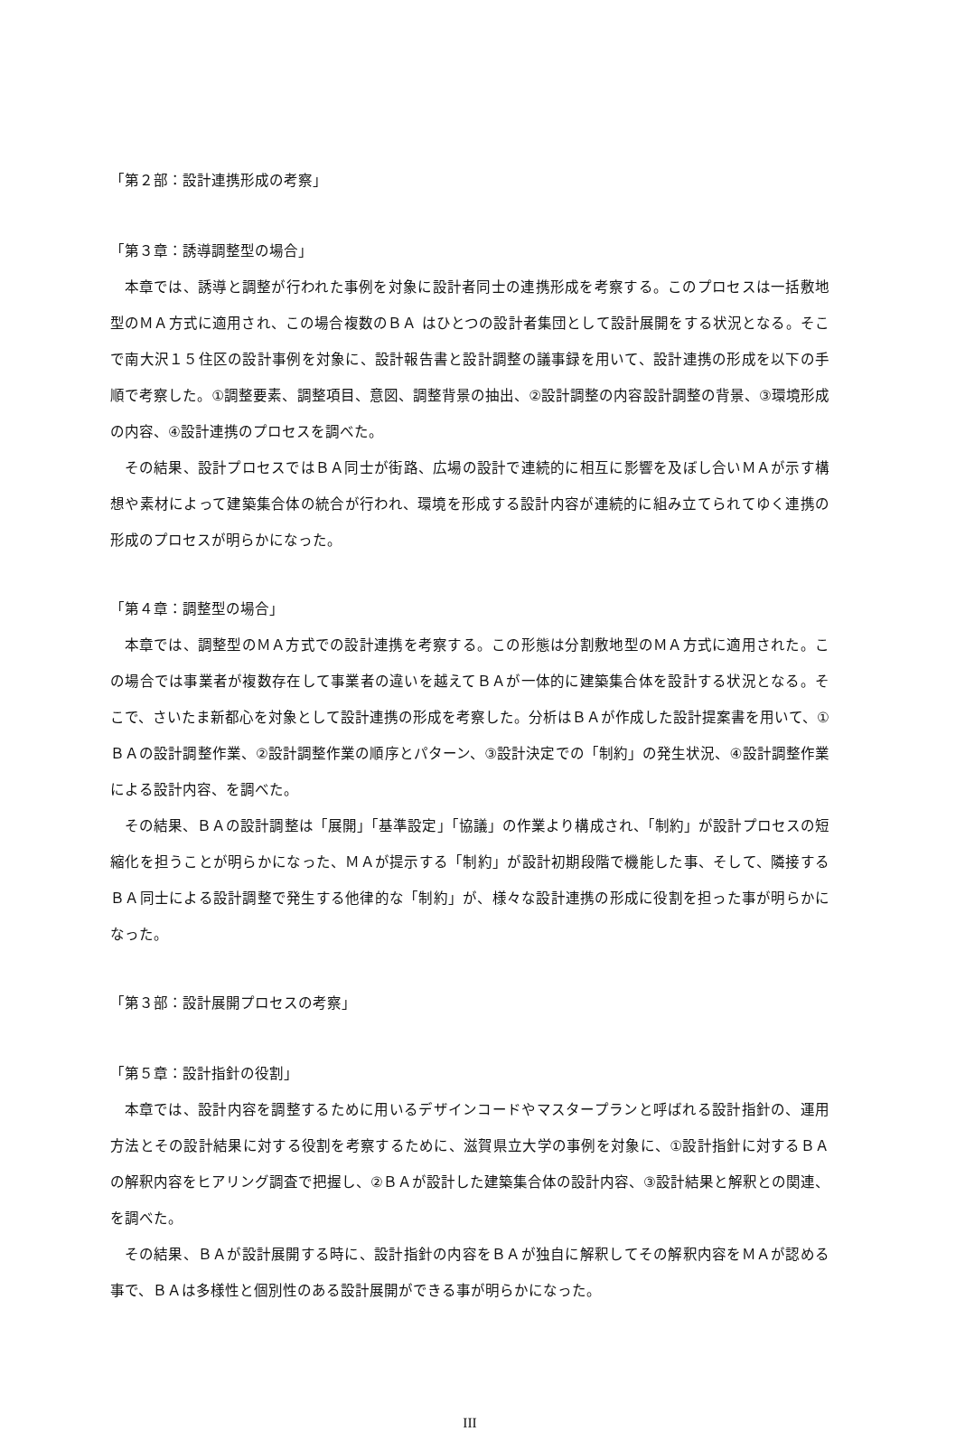「第２部：設計連携形成の考察」
「第３章：誘導調整型の場合」
本章では、誘導と調整が行われた事例を対象に設計者同士の連携形成を考察する。このプロセスは一括敷地型のＭＡ方式に適用され、この場合複数のＢＡ はひとつの設計者集団として設計展開をする状況となる。そこで南大沢１５住区の設計事例を対象に、設計報告書と設計調整の議事録を用いて、設計連携の形成を以下の手順で考察した。①調整要素、調整項目、意図、調整背景の抽出、②設計調整の内容設計調整の背景、③環境形成の内容、④設計連携のプロセスを調べた。
その結果、設計プロセスではＢＡ同士が街路、広場の設計で連続的に相互に影響を及ぼし合いＭＡが示す構想や素材によって建築集合体の統合が行われ、環境を形成する設計内容が連続的に組み立てられてゆく連携の形成のプロセスが明らかになった。
「第４章：調整型の場合」
本章では、調整型のＭＡ方式での設計連携を考察する。この形態は分割敷地型のＭＡ方式に適用された。この場合では事業者が複数存在して事業者の違いを越えてＢＡが一体的に建築集合体を設計する状況となる。そこで、さいたま新都心を対象として設計連携の形成を考察した。分析はＢＡが作成した設計提案書を用いて、①ＢＡの設計調整作業、②設計調整作業の順序とパターン、③設計決定での「制約」の発生状況、④設計調整作業による設計内容、を調べた。
その結果、ＢＡの設計調整は「展開」「基準設定」「協議」の作業より構成され、「制約」が設計プロセスの短縮化を担うことが明らかになった、ＭＡが提示する「制約」が設計初期段階で機能した事、そして、隣接するＢＡ同士による設計調整で発生する他律的な「制約」が、様々な設計連携の形成に役割を担った事が明らかになった。
「第３部：設計展開プロセスの考察」
「第５章：設計指針の役割」
本章では、設計内容を調整するために用いるデザインコードやマスタープランと呼ばれる設計指針の、運用方法とその設計結果に対する役割を考察するために、滋賀県立大学の事例を対象に、①設計指針に対するＢＡの解釈内容をヒアリング調査で把握し、②ＢＡが設計した建築集合体の設計内容、③設計結果と解釈との関連、を調べた。
その結果、ＢＡが設計展開する時に、設計指針の内容をＢＡが独自に解釈してその解釈内容をＭＡが認める事で、ＢＡは多様性と個別性のある設計展開ができる事が明らかになった。
III